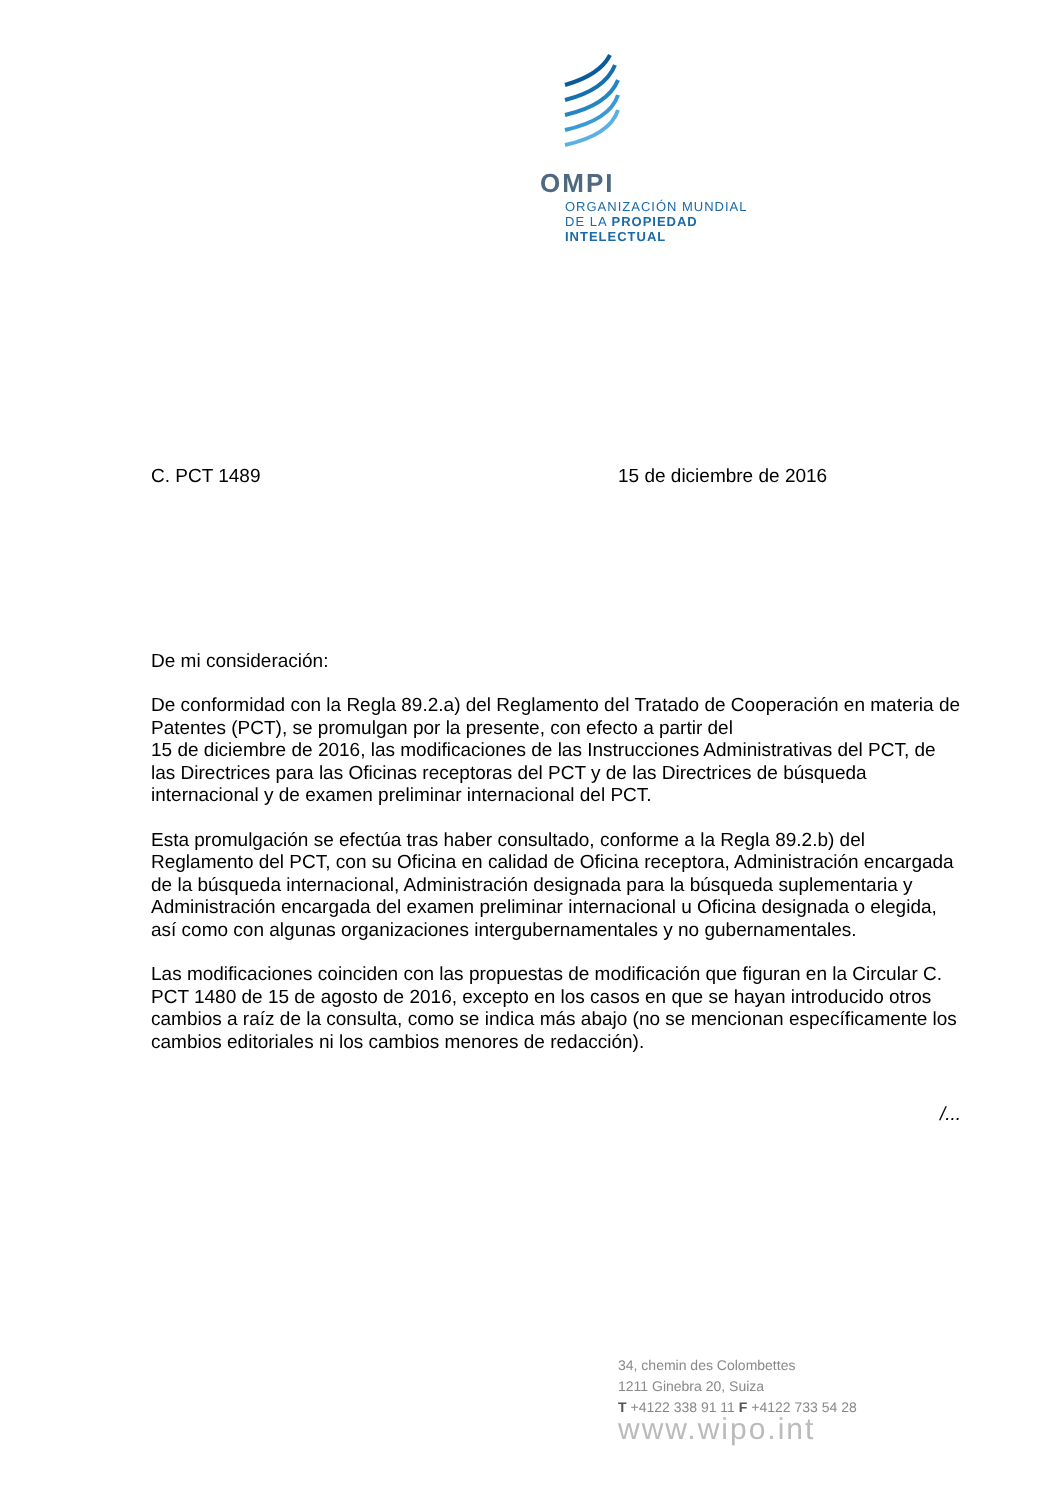OMPI
ORGANIZACIÓN MUNDIAL
DE LA PROPIEDAD
INTELECTUAL
C. PCT 1489 15 de diciembre de 2016
De mi consideración:
De conformidad con la Regla 89.2.a) del Reglamento del Tratado de Cooperación en materia de Patentes (PCT), se promulgan por la presente, con efecto a partir del
15 de diciembre de 2016, las modificaciones de las Instrucciones Administrativas del PCT, de las Directrices para las Oficinas receptoras del PCT y de las Directrices de búsqueda internacional y de examen preliminar internacional del PCT.
Esta promulgación se efectúa tras haber consultado, conforme a la Regla 89.2.b) del Reglamento del PCT, con su Oficina en calidad de Oficina receptora, Administración encargada de la búsqueda internacional, Administración designada para la búsqueda suplementaria y Administración encargada del examen preliminar internacional u Oficina designada o elegida, así como con algunas organizaciones intergubernamentales y no gubernamentales.
Las modificaciones coinciden con las propuestas de modificación que figuran en la Circular C. PCT 1480 de 15 de agosto de 2016, excepto en los casos en que se hayan introducido otros cambios a raíz de la consulta, como se indica más abajo (no se mencionan específicamente los cambios editoriales ni los cambios menores de redacción).
/...
34, chemin des Colombettes
1211 Ginebra 20, Suiza
T +4122 338 91 11 F +4122 733 54 28
www.wipo.int